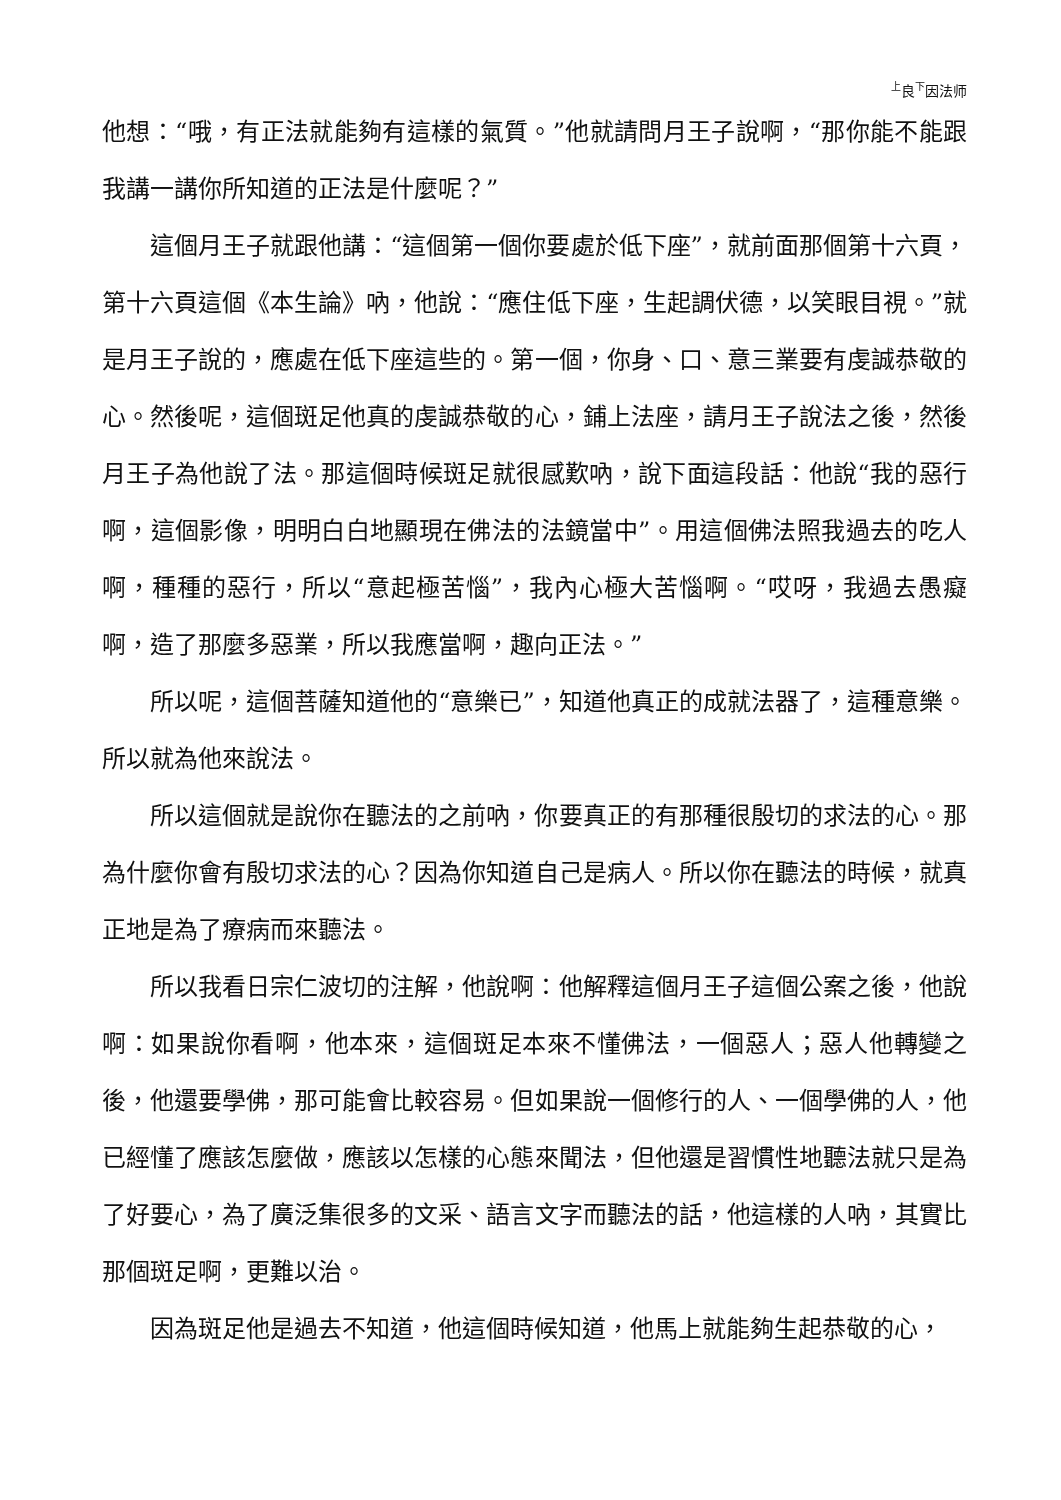<sup>上</sup>良<sup>下</sup>因法师
他想：“哦，有正法就能夠有這樣的氣質。”他就請問月王子說啊，“那你能不能跟我講一講你所知道的正法是什麼呢？”
這個月王子就跟他講：“這個第一個你要處於低下座”，就前面那個第十六頁，第十六頁這個《本生論》吶，他說：“應住低下座，生起調伏德，以笑眼目視。”就是月王子說的，應處在低下座這些的。第一個，你身、口、意三業要有虔誠恭敬的心。然後呢，這個斑足他真的虔誠恭敬的心，鋪上法座，請月王子說法之後，然後月王子為他說了法。那這個時候斑足就很感歎吶，說下面這段話：他說“我的惡行啊，這個影像，明明白白地顯現在佛法的法鏡當中”。用這個佛法照我過去的吃人啊，種種的惡行，所以“意起極苦惱”，我內心極大苦惱啊。“哎呀，我過去愚癡啊，造了那麼多惡業，所以我應當啊，趣向正法。”
所以呢，這個菩薩知道他的“意樂已”，知道他真正的成就法器了，這種意樂。所以就為他來說法。
所以這個就是說你在聽法的之前吶，你要真正的有那種很殷切的求法的心。那為什麼你會有殷切求法的心？因為你知道自己是病人。所以你在聽法的時候，就真正地是為了療病而來聽法。
所以我看日宗仁波切的注解，他說啊：他解釋這個月王子這個公案之後，他說啊：如果說你看啊，他本來，這個斑足本來不懂佛法，一個惡人；惡人他轉變之後，他還要學佛，那可能會比較容易。但如果說一個修行的人、一個學佛的人，他已經懂了應該怎麼做，應該以怎樣的心態來聞法，但他還是習慣性地聽法就只是為了好要心，為了廣泛集很多的文采、語言文字而聽法的話，他這樣的人吶，其實比那個斑足啊，更難以治。
因為斑足他是過去不知道，他這個時候知道，他馬上就能夠生起恭敬的心，